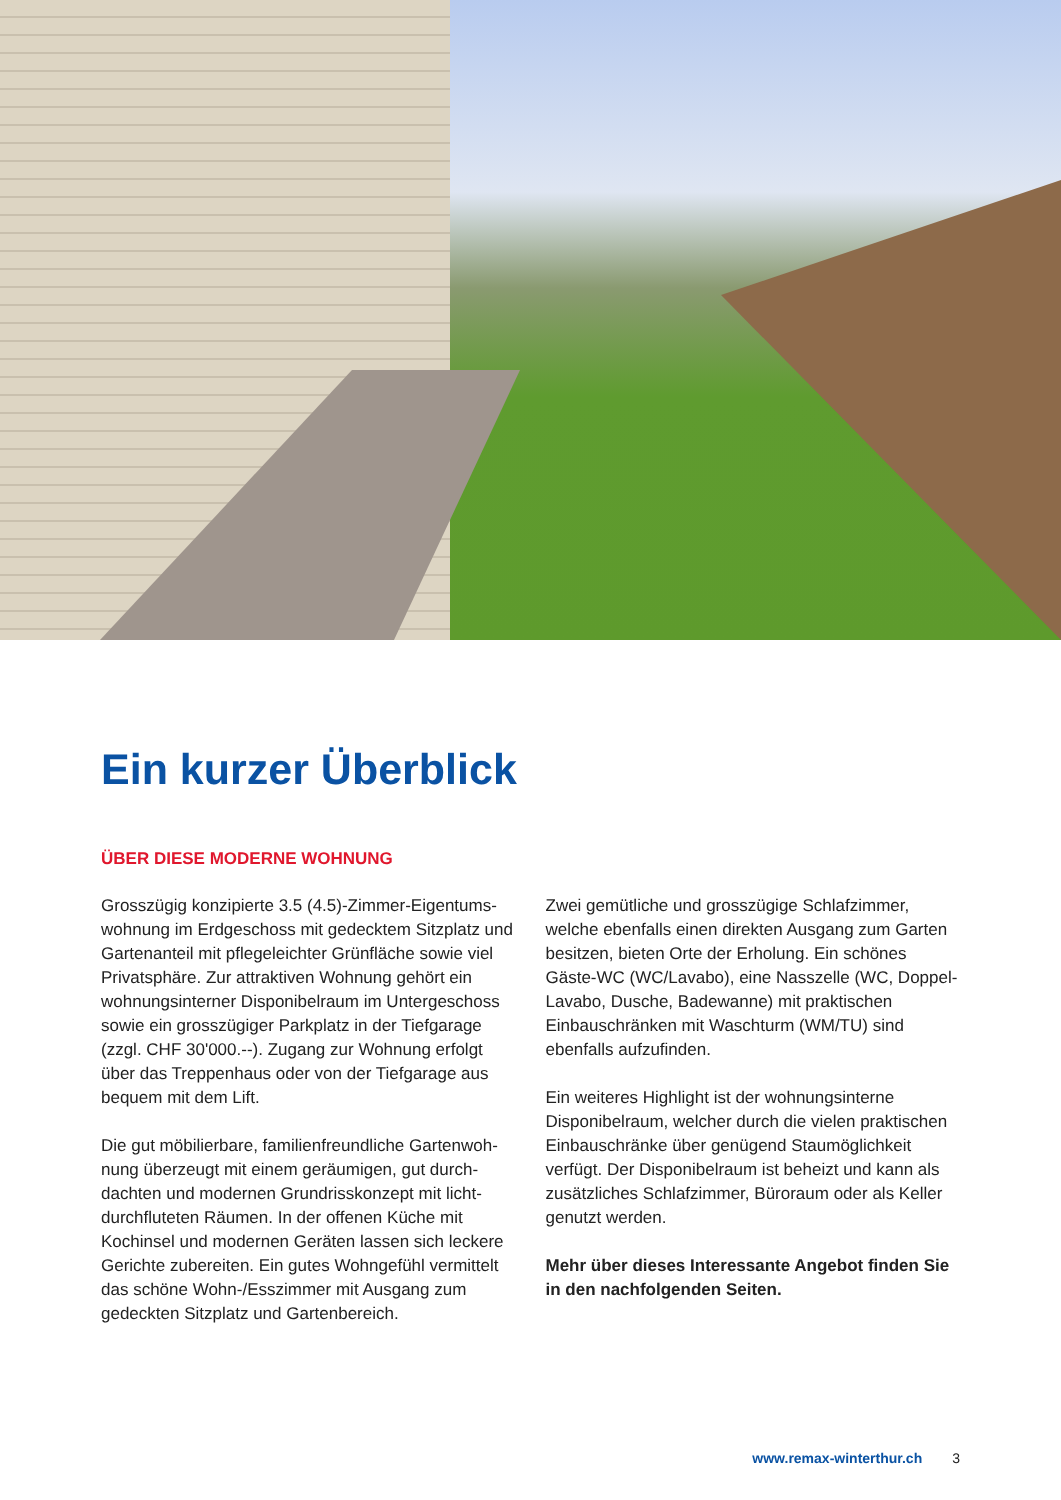Ein kurzer Überblick
ÜBER DIESE MODERNE WOHNUNG
Grosszügig konzipierte 3.5 (4.5)-Zimmer-Eigentums­wohnung im Erdgeschoss mit gedecktem Sitzplatz und Gartenanteil mit pflegeleichter Grünfläche sowie viel Privatsphäre. Zur attraktiven Wohnung gehört ein wohnungsinterner Disponibelraum im Unterge­schoss sowie ein grosszügiger Parkplatz in der Tief­garage (zzgl. CHF 30'000.--). Zugang zur Wohnung erfolgt über das Treppenhaus oder von der Tiefga­rage aus bequem mit dem Lift.
Die gut möbilierbare, familienfreundliche Gartenwoh­nung überzeugt mit einem geräumigen, gut durch­dachten und modernen Grundrisskonzept mit licht­durchfluteten Räumen. In der offenen Küche mit Kochinsel und modernen Geräten lassen sich lec­kere Gerichte zubereiten. Ein gutes Wohngefühl ver­mittelt das schöne Wohn-/Esszimmer mit Ausgang zum gedeckten Sitzplatz und Gartenbereich.
Zwei gemütliche und grosszügige Schlafzimmer, welche ebenfalls einen direkten Ausgang zum Gar­ten besitzen, bieten Orte der Erholung. Ein schönes Gäste-WC (WC/Lavabo), eine Nasszelle (WC, Dop­pel-Lavabo, Dusche, Badewanne) mit praktischen Einbauschränken mit Waschturm (WM/TU) sind ebenfalls aufzufinden.
Ein weiteres Highlight ist der wohnungsinterne Disponibelraum, welcher durch die vielen prakti­schen Einbauschränke über genügend Staumöglich­keit verfügt. Der Disponibelraum ist beheizt und kann als zusätzliches Schlafzimmer, Büroraum oder als Keller genutzt werden.
Mehr über dieses Interessante Angebot finden Sie in den nachfolgenden Seiten.
www.remax-winterthur.ch 3